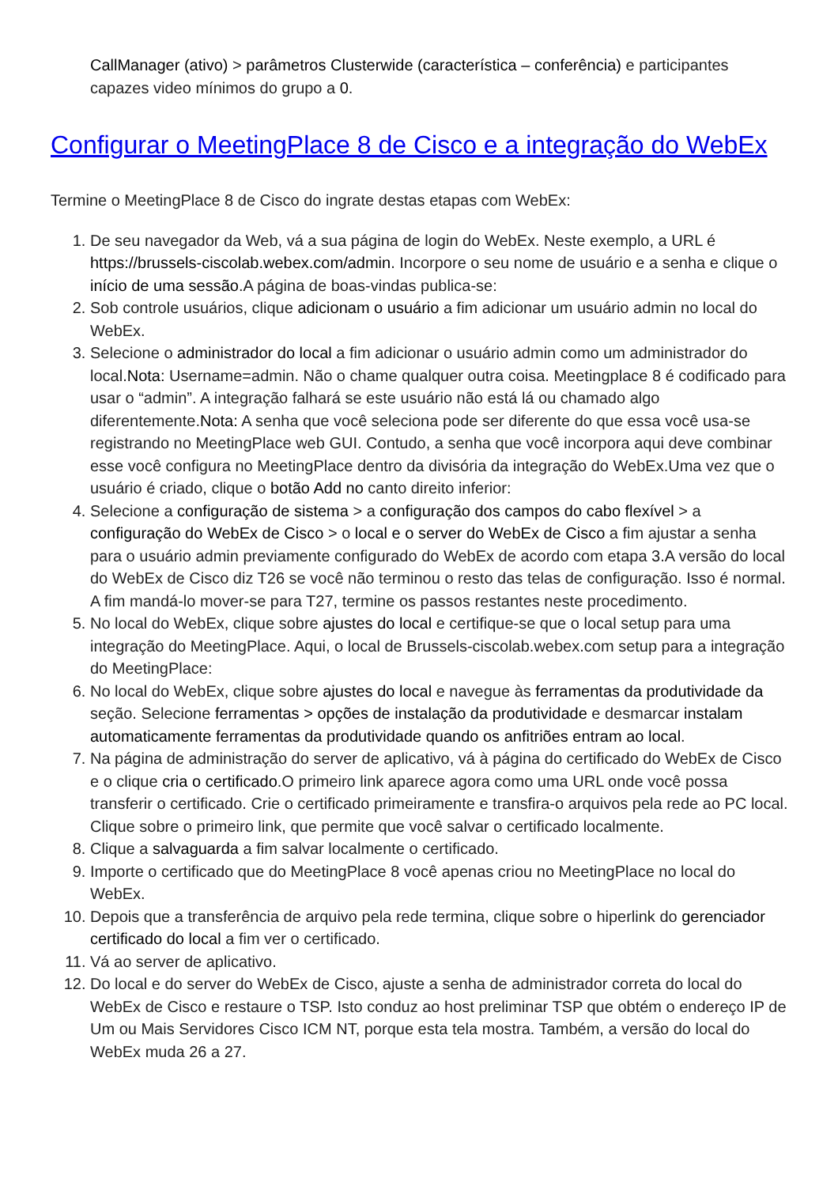CallManager (ativo) > parâmetros Clusterwide (característica – conferência) e participantes capazes video mínimos do grupo a 0.
Configurar o MeetingPlace 8 de Cisco e a integração do WebEx
Termine o MeetingPlace 8 de Cisco do ingrate destas etapas com WebEx:
1. De seu navegador da Web, vá a sua página de login do WebEx. Neste exemplo, a URL é https://brussels-ciscolab.webex.com/admin. Incorpore o seu nome de usuário e a senha e clique o início de uma sessão.A página de boas-vindas publica-se:
2. Sob controle usuários, clique adicionam o usuário a fim adicionar um usuário admin no local do WebEx.
3. Selecione o administrador do local a fim adicionar o usuário admin como um administrador do local.Nota: Username=admin. Não o chame qualquer outra coisa. Meetingplace 8 é codificado para usar o “admin”. A integração falhará se este usuário não está lá ou chamado algo diferentemente.Nota: A senha que você seleciona pode ser diferente do que essa você usa-se registrando no MeetingPlace web GUI. Contudo, a senha que você incorpora aqui deve combinar esse você configura no MeetingPlace dentro da divisória da integração do WebEx.Uma vez que o usuário é criado, clique o botão Add no canto direito inferior:
4. Selecione a configuração de sistema > a configuração dos campos do cabo flexível > a configuração do WebEx de Cisco > o local e o server do WebEx de Cisco a fim ajustar a senha para o usuário admin previamente configurado do WebEx de acordo com etapa 3.A versão do local do WebEx de Cisco diz T26 se você não terminou o resto das telas de configuração. Isso é normal. A fim mandá-lo mover-se para T27, termine os passos restantes neste procedimento.
5. No local do WebEx, clique sobre ajustes do local e certifique-se que o local setup para uma integração do MeetingPlace. Aqui, o local de Brussels-ciscolab.webex.com setup para a integração do MeetingPlace:
6. No local do WebEx, clique sobre ajustes do local e navegue às ferramentas da produtividade da seção. Selecione ferramentas > opções de instalação da produtividade e desmarcar instalam automaticamente ferramentas da produtividade quando os anfitriões entram ao local.
7. Na página de administração do server de aplicativo, vá à página do certificado do WebEx de Cisco e o clique cria o certificado.O primeiro link aparece agora como uma URL onde você possa transferir o certificado. Crie o certificado primeiramente e transfira-o arquivos pela rede ao PC local. Clique sobre o primeiro link, que permite que você salvar o certificado localmente.
8. Clique a salvaguarda a fim salvar localmente o certificado.
9. Importe o certificado que do MeetingPlace 8 você apenas criou no MeetingPlace no local do WebEx.
10. Depois que a transferência de arquivo pela rede termina, clique sobre o hiperlink do gerenciador certificado do local a fim ver o certificado.
11. Vá ao server de aplicativo.
12. Do local e do server do WebEx de Cisco, ajuste a senha de administrador correta do local do WebEx de Cisco e restaure o TSP. Isto conduz ao host preliminar TSP que obtém o endereço IP de Um ou Mais Servidores Cisco ICM NT, porque esta tela mostra. Também, a versão do local do WebEx muda 26 a 27.